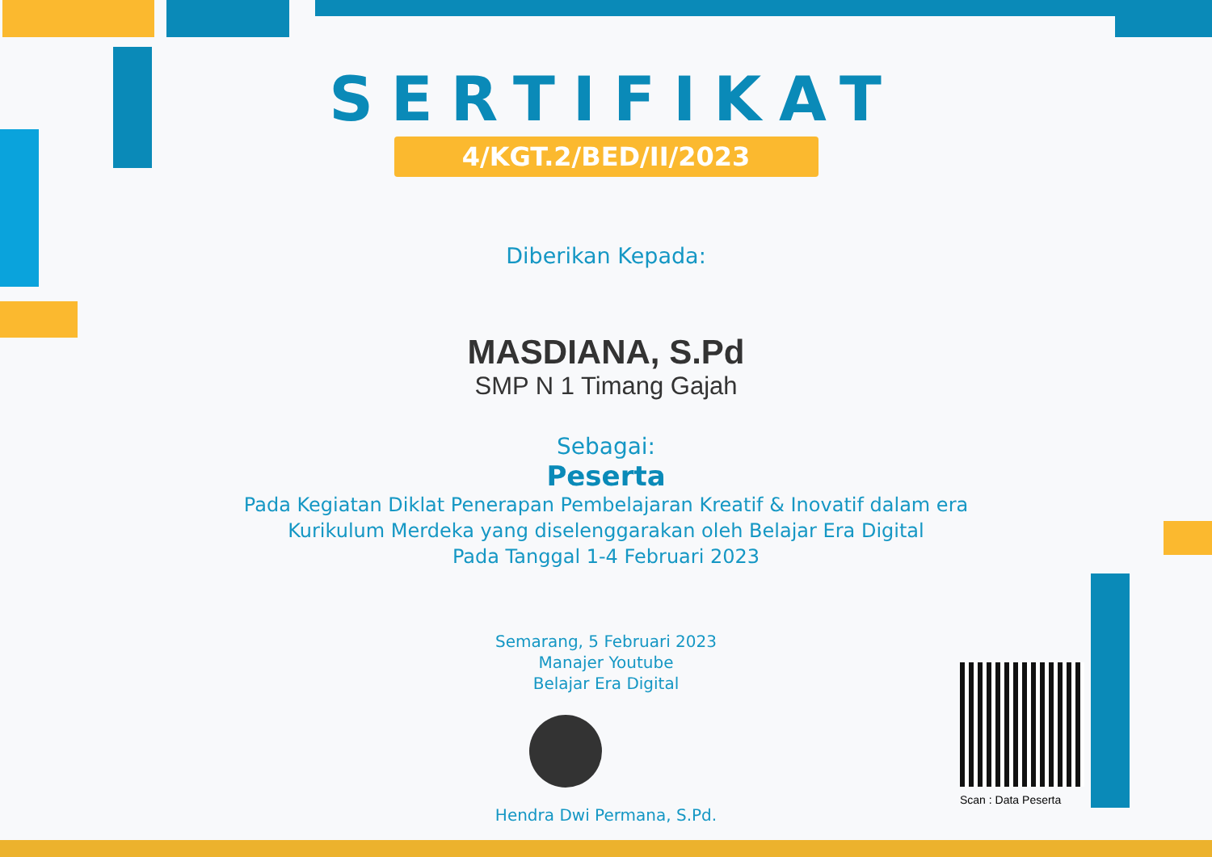SERTIFIKAT
4/KGT.2/BED/II/2023
Diberikan Kepada:
MASDIANA, S.Pd
SMP N 1 Timang Gajah
Sebagai:
Peserta
Pada Kegiatan Diklat Penerapan Pembelajaran Kreatif & Inovatif dalam era
Kurikulum Merdeka yang diselenggarakan oleh Belajar Era Digital
Pada Tanggal 1-4 Februari 2023
Semarang, 5 Februari 2023
Manajer Youtube
Belajar Era Digital
Hendra Dwi Permana, S.Pd.
Scan : Data Peserta